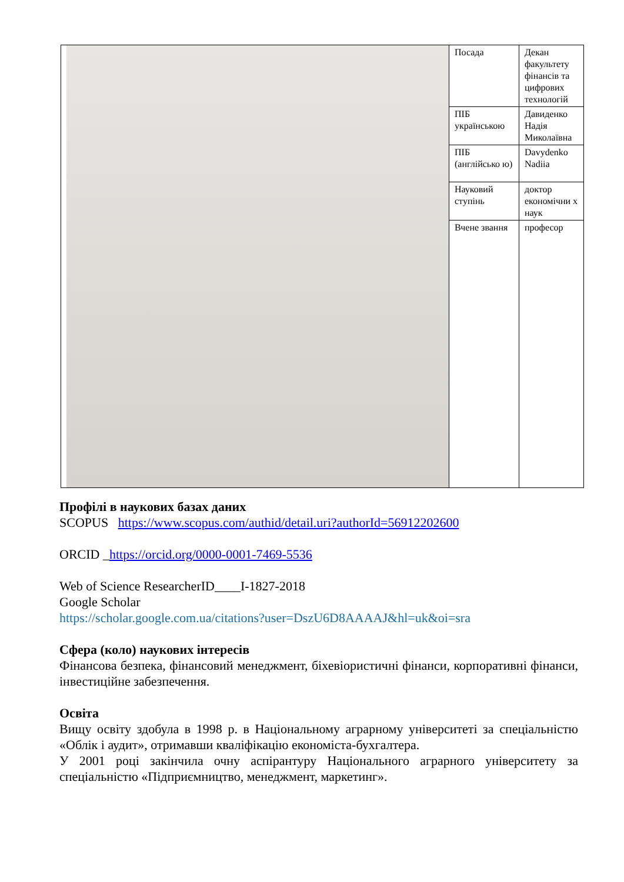| | Посада | Декан факультету фінансів та цифрових технологій |
| | ПІБ українською | Давиденко Надія Миколаївна |
| | ПІБ (англійсько ю) | Davydenko Nadiia |
| | Науковий ступінь | доктор економічни х наук |
| | Вчене звання | професор |
Профілі в наукових базах даних
SCOPUS https://www.scopus.com/authid/detail.uri?authorId=56912202600
ORCID _https://orcid.org/0000-0001-7469-5536
Web of Science ResearcherID____I-1827-2018
Google Scholar
https://scholar.google.com.ua/citations?user=DszU6D8AAAAJ&hl=uk&oi=sra
Сфера (коло) наукових інтересів
Фінансова безпека, фінансовий менеджмент, біхевіористичні фінанси, корпоративні фінанси, інвестиційне забезпечення.
Освіта
Вищу освіту здобула в 1998 р. в Національному аграрному університеті за спеціальністю «Облік і аудит», отримавши кваліфікацію економіста-бухгалтера.
У 2001 році закінчила очну аспірантуру Національного аграрного університету за спеціальністю «Підприємництво, менеджмент, маркетинг».